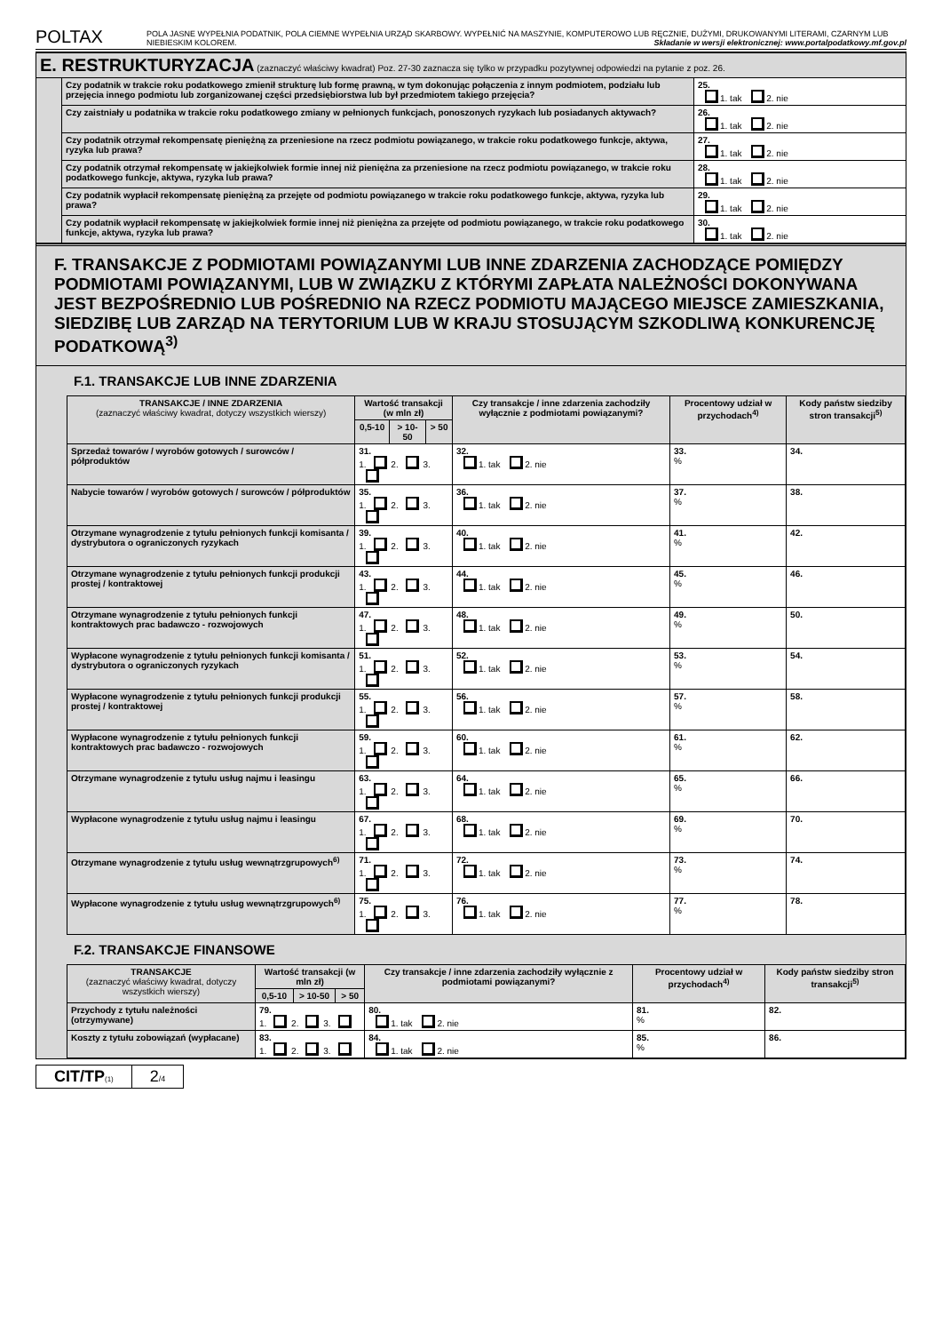POLTAX
POLA JASNE WYPEŁNIA PODATNIK, POLA CIEMNE WYPEŁNIA URZĄD SKARBOWY. WYPEŁNIĆ NA MASZYNIE, KOMPUTEROWO LUB RĘCZNIE, DUŻYMI, DRUKOWANYMI LITERAMI, CZARNYM LUB NIEBIESKIM KOLOREM. Składanie w wersji elektronicznej: www.portalpodatkowy.mf.gov.pl
| E. RESTRUKTURYZACJA (zaznaczyć właściwy kwadrat) Poz. 27-30 zaznacza się tylko w przypadku pozytywnej odpowiedzi na pytanie z poz. 26. | | |
| | Czy podatnik w trakcie roku podatkowego zmienił strukturę lub formę prawną, w tym dokonując połączenia z innym podmiotem, podziału lub przejęcia innego podmiotu lub zorganizowanej części przedsiębiorstwa lub był przedmiotem takiego przejęcia? | 25. 1. tak 2. nie |
| | Czy zaistniały u podatnika w trakcie roku podatkowego zmiany w pełnionych funkcjach, ponoszonych ryzykach lub posiadanych aktywach? | 26. 1. tak 2. nie |
| | Czy podatnik otrzymał rekompensatę pieniężną za przeniesione na rzecz podmiotu powiązanego, w trakcie roku podatkowego funkcje, aktywa, ryzyka lub prawa? | 27. 1. tak 2. nie |
| | Czy podatnik otrzymał rekompensatę w jakiejkolwiek formie innej niż pieniężna za przeniesione na rzecz podmiotu powiązanego, w trakcie roku podatkowego funkcje, aktywa, ryzyka lub prawa? | 28. 1. tak 2. nie |
| | Czy podatnik wypłacił rekompensatę pieniężną za przejęte od podmiotu powiązanego w trakcie roku podatkowego funkcje, aktywa, ryzyka lub prawa? | 29. 1. tak 2. nie |
| | Czy podatnik wypłacił rekompensatę w jakiejkolwiek formie innej niż pieniężna za przejęte od podmiotu powiązanego, w trakcie roku podatkowego funkcje, aktywa, ryzyka lub prawa? | 30. 1. tak 2. nie |
F. TRANSAKCJE Z PODMIOTAMI POWIĄZANYMI LUB INNE ZDARZENIA ZACHODZĄCE POMIĘDZY PODMIOTAMI POWIĄZANYMI, LUB W ZWIĄZKU Z KTÓRYMI ZAPŁATA NALEŻNOŚCI DOKONYWANA JEST BEZPOŚREDNIO LUB POŚREDNIO NA RZECZ PODMIOTU MAJĄCEGO MIEJSCE ZAMIESZKANIA, SIEDZIBĘ LUB ZARZĄD NA TERYTORIUM LUB W KRAJU STOSUJĄCYM SZKODLIWĄ KONKURENCJĘ PODATKOWĄ<sup>3)</sup>
F.1. TRANSAKCJE LUB INNE ZDARZENIA
| TRANSAKCJE / INNE ZDARZENIA (zaznaczyć właściwy kwadrat, dotyczy wszystkich wierszy) | Wartość transakcji (w mln zł) | | | Czy transakcje / inne zdarzenia zachodziły wyłącznie z podmiotami powiązanymi? | Procentowy udział w przychodach<sup>4)</sup> | Kody państw siedziby stron transakcji<sup>5)</sup> |
| --- | --- | --- | --- | --- | --- | --- |
| | 0,5-10 | > 10-50 | > 50 | | | |
| Sprzedaż towarów / wyrobów gotowych / surowców / półproduktów | 31. 1. 2. 3. | | | 32. 1. tak 2. nie | 33. % | 34. |
| Nabycie towarów / wyrobów gotowych / surowców / półproduktów | 35. 1. 2. 3. | | | 36. 1. tak 2. nie | 37. % | 38. |
| Otrzymane wynagrodzenie z tytułu pełnionych funkcji komisanta / dystrybutora o ograniczonych ryzykach | 39. 1. 2. 3. | | | 40. 1. tak 2. nie | 41. % | 42. |
| Otrzymane wynagrodzenie z tytułu pełnionych funkcji produkcji prostej / kontraktowej | 43. 1. 2. 3. | | | 44. 1. tak 2. nie | 45. % | 46. |
| Otrzymane wynagrodzenie z tytułu pełnionych funkcji kontraktowych prac badawczo - rozwojowych | 47. 1. 2. 3. | | | 48. 1. tak 2. nie | 49. % | 50. |
| Wypłacone wynagrodzenie z tytułu pełnionych funkcji komisanta / dystrybutora o ograniczonych ryzykach | 51. 1. 2. 3. | | | 52. 1. tak 2. nie | 53. % | 54. |
| Wypłacone wynagrodzenie z tytułu pełnionych funkcji produkcji prostej / kontraktowej | 55. 1. 2. 3. | | | 56. 1. tak 2. nie | 57. % | 58. |
| Wypłacone wynagrodzenie z tytułu pełnionych funkcji kontraktowych prac badawczo - rozwojowych | 59. 1. 2. 3. | | | 60. 1. tak 2. nie | 61. % | 62. |
| Otrzymane wynagrodzenie z tytułu usług najmu i leasingu | 63. 1. 2. 3. | | | 64. 1. tak 2. nie | 65. % | 66. |
| Wypłacone wynagrodzenie z tytułu usług najmu i leasingu | 67. 1. 2. 3. | | | 68. 1. tak 2. nie | 69. % | 70. |
| Otrzymane wynagrodzenie z tytułu usług wewnątrzgrupowych<sup>6)</sup> | 71. 1. 2. 3. | | | 72. 1. tak 2. nie | 73. % | 74. |
| Wypłacone wynagrodzenie z tytułu usług wewnątrzgrupowych<sup>6)</sup> | 75. 1. 2. 3. | | | 76. 1. tak 2. nie | 77. % | 78. |
F.2. TRANSAKCJE FINANSOWE
| TRANSAKCJE (zaznaczyć właściwy kwadrat, dotyczy wszystkich wierszy) | Wartość transakcji (w mln zł) | | | Czy transakcje / inne zdarzenia zachodziły wyłącznie z podmiotami powiązanymi? | Procentowy udział w przychodach<sup>4)</sup> | Kody państw siedziby stron transakcji<sup>5)</sup> |
| --- | --- | --- | --- | --- | --- | --- |
| | 0,5-10 | > 10-50 | > 50 | | | |
| Przychody z tytułu należności (otrzymywane) | 79. 1. 2. 3. | | | 80. 1. tak 2. nie | 81. % | 82. |
| Koszty z tytułu zobowiązań (wypłacane) | 83. 1. 2. 3. | | | 84. 1. tak 2. nie | 85. % | 86. |
CIT/TP(1)
2/4